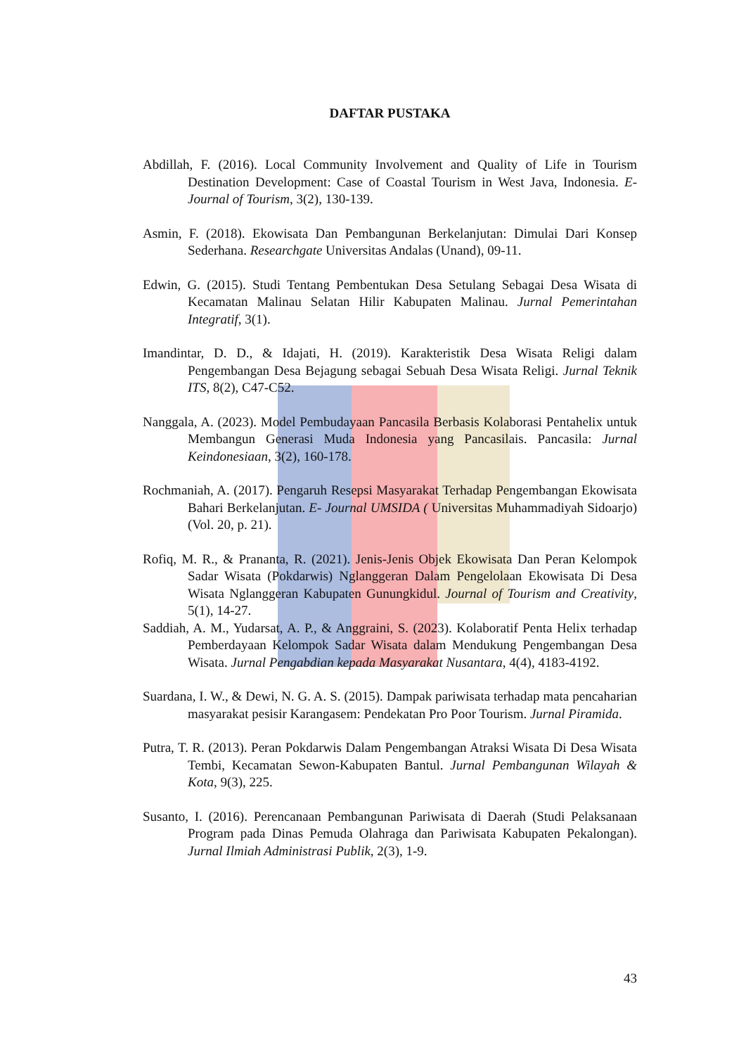DAFTAR PUSTAKA
Abdillah, F. (2016). Local Community Involvement and Quality of Life in Tourism Destination Development: Case of Coastal Tourism in West Java, Indonesia. E-Journal of Tourism, 3(2), 130-139.
Asmin, F. (2018). Ekowisata Dan Pembangunan Berkelanjutan: Dimulai Dari Konsep Sederhana. Researchgate Universitas Andalas (Unand), 09-11.
Edwin, G. (2015). Studi Tentang Pembentukan Desa Setulang Sebagai Desa Wisata di Kecamatan Malinau Selatan Hilir Kabupaten Malinau. Jurnal Pemerintahan Integratif, 3(1).
Imandintar, D. D., & Idajati, H. (2019). Karakteristik Desa Wisata Religi dalam Pengembangan Desa Bejagung sebagai Sebuah Desa Wisata Religi. Jurnal Teknik ITS, 8(2), C47-C52.
Nanggala, A. (2023). Model Pembudayaan Pancasila Berbasis Kolaborasi Pentahelix untuk Membangun Generasi Muda Indonesia yang Pancasilais. Pancasila: Jurnal Keindonesiaan, 3(2), 160-178.
Rochmaniah, A. (2017). Pengaruh Resepsi Masyarakat Terhadap Pengembangan Ekowisata Bahari Berkelanjutan. E- Journal UMSIDA ( Universitas Muhammadiyah Sidoarjo) (Vol. 20, p. 21).
Rofiq, M. R., & Prananta, R. (2021). Jenis-Jenis Objek Ekowisata Dan Peran Kelompok Sadar Wisata (Pokdarwis) Nglanggeran Dalam Pengelolaan Ekowisata Di Desa Wisata Nglanggeran Kabupaten Gunungkidul. Journal of Tourism and Creativity, 5(1), 14-27.
Saddiah, A. M., Yudarsat, A. P., & Anggraini, S. (2023). Kolaboratif Penta Helix terhadap Pemberdayaan Kelompok Sadar Wisata dalam Mendukung Pengembangan Desa Wisata. Jurnal Pengabdian kepada Masyarakat Nusantara, 4(4), 4183-4192.
Suardana, I. W., & Dewi, N. G. A. S. (2015). Dampak pariwisata terhadap mata pencaharian masyarakat pesisir Karangasem: Pendekatan Pro Poor Tourism. Jurnal Piramida.
Putra, T. R. (2013). Peran Pokdarwis Dalam Pengembangan Atraksi Wisata Di Desa Wisata Tembi, Kecamatan Sewon-Kabupaten Bantul. Jurnal Pembangunan Wilayah & Kota, 9(3), 225.
Susanto, I. (2016). Perencanaan Pembangunan Pariwisata di Daerah (Studi Pelaksanaan Program pada Dinas Pemuda Olahraga dan Pariwisata Kabupaten Pekalongan). Jurnal Ilmiah Administrasi Publik, 2(3), 1-9.
43